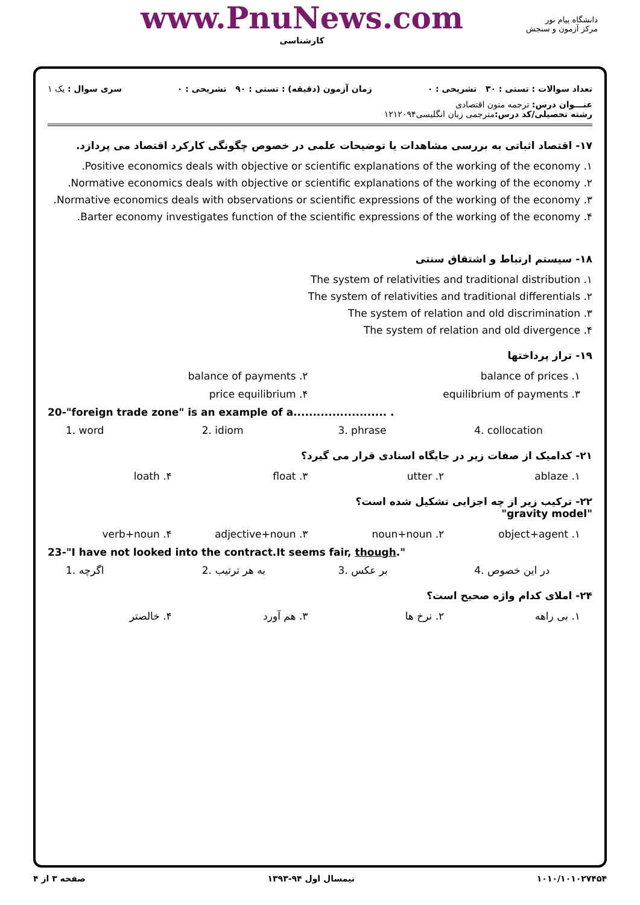www.PnuNews.com
کارشناسی
دانشگاه پیام نور
مرکز آزمون و سنجش
تعداد سوالات : تستی : ۳۰ تشریحی : ۰ زمان آزمون (دقیقه) : تستی : ۹۰ تشریحی : ۰ سری سوال : یک ۱
عنـــوان درس: ترجمه متون اقتصادی
رشته تحصیلی/کد درس: مترجمی زبان انگلیسی۱۲۱۲۰۹۴
۱۷- اقتصاد اثباتی به بررسی مشاهدات یا توضیحات علمی در خصوص چگونگی کارکرد اقتصاد می پردازد.
۱. Positive economics deals with objective or scientific explanations of the working of the economy.
۲. Normative economics deals with objective or scientific explanations of the working of the economy.
۳. Normative economics deals with observations or scientific expressions of the working of the economy.
۴. Barter economy investigates function of the scientific expressions of the working of the economy.
۱۸- سیستم ارتباط و اشتقاق سنتی
۱. The system of relativities and traditional distribution
۲. The system of relativities and traditional differentials
۳. The system of relation and old discrimination
۴. The system of relation and old divergence
۱۹- تراز پرداختها
۱. balance of prices ۲. balance of payments
۳. equilibrium of payments ۴. price equilibrium
20-"foreign trade zone" is an example of a........................ .
1. word 2. idiom 3. phrase 4. collocation
۲۱- کدامیک از صفات زیر در جایگاه اسنادی قرار می گیرد؟
۱. ablaze ۲. utter ۳. float ۴. loath
۲۲- ترکیب زیر از چه اجزایی تشکیل شده است؟
"gravity model"
۱. object+agent ۲. noun+noun ۳. adjective+noun ۴. verb+noun
23-"I have not looked into the contract.It seems fair, though."
1. اگرچه 2. به هر ترتیب 3. بر عکس 4. در این خصوص
۲۴- املای کدام واژه صحیح است؟
۱. بی راهه ۲. نرخ ها ۳. هم آورد ۴. خالصتر
۱۰۱۰/۱۰۱۰۲۷۴۵۴ نیمسال اول ۹۴-۱۳۹۳ صفحه ۳ از ۴